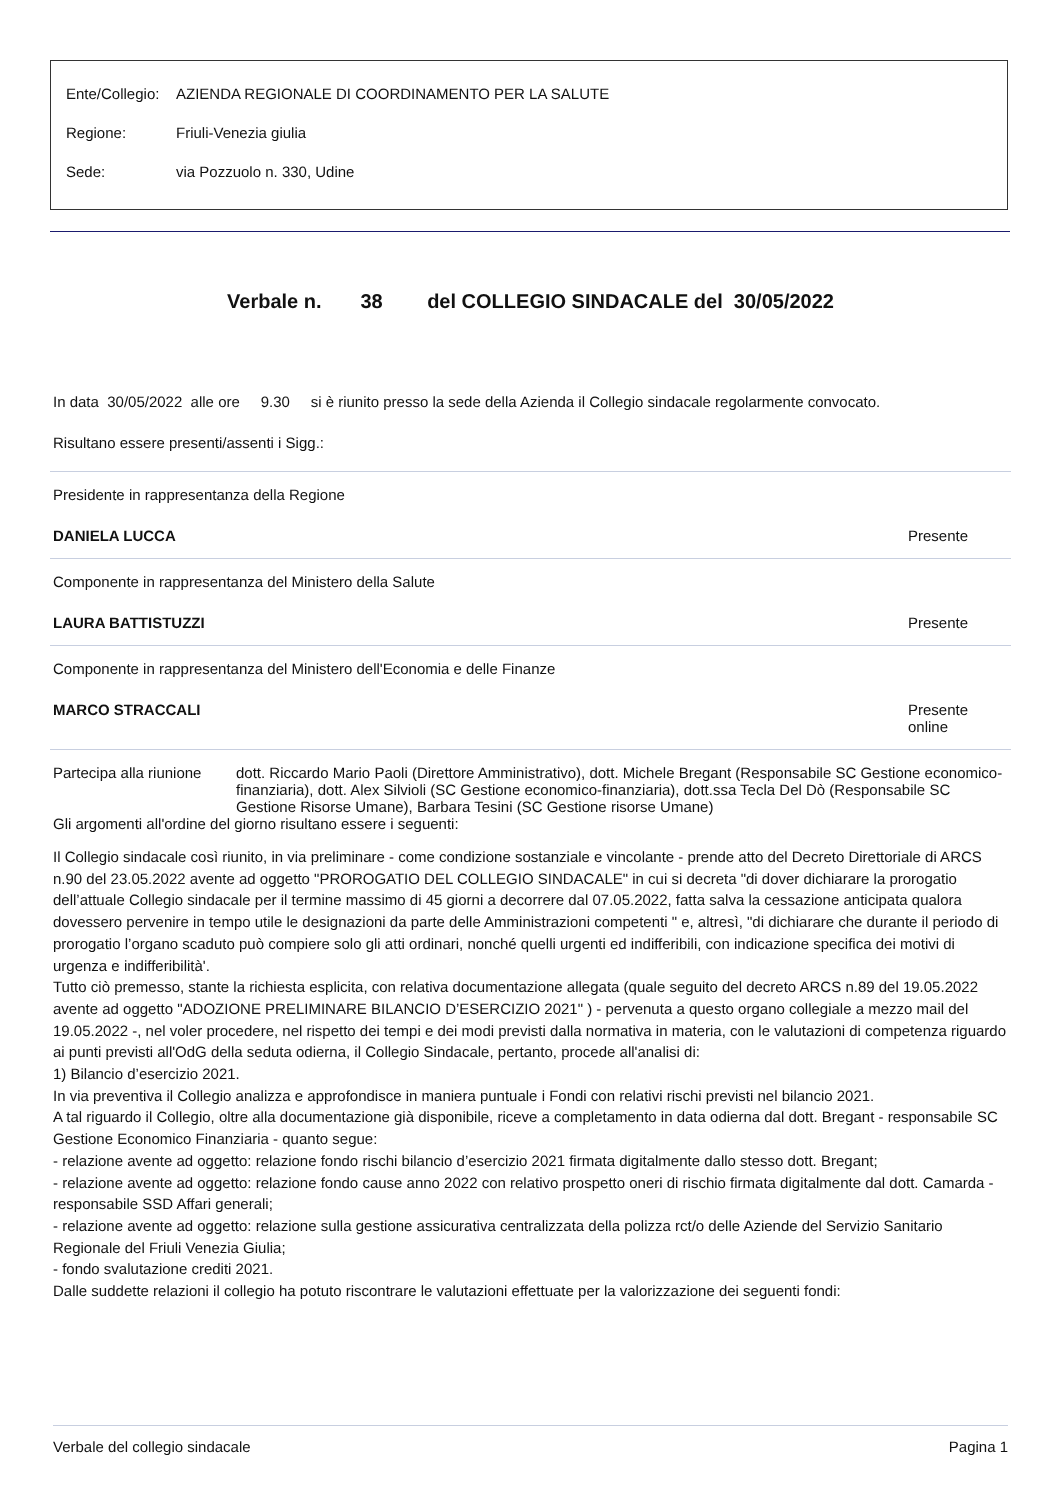Ente/Collegio: AZIENDA REGIONALE DI COORDINAMENTO PER LA SALUTE
Regione: Friuli-Venezia giulia
Sede: via Pozzuolo n. 330, Udine
Verbale n. 38 del COLLEGIO SINDACALE del 30/05/2022
In data 30/05/2022 alle ore 9.30 si è riunito presso la sede della Azienda il Collegio sindacale regolarmente convocato.
Risultano essere presenti/assenti i Sigg.:
Presidente in rappresentanza della Regione
DANIELA LUCCA Presente
Componente in rappresentanza del Ministero della Salute
LAURA BATTISTUZZI Presente
Componente in rappresentanza del Ministero dell'Economia e delle Finanze
MARCO STRACCALI Presente online
Partecipa alla riunione dott. Riccardo Mario Paoli (Direttore Amministrativo), dott. Michele Bregant (Responsabile SC Gestione economico-finanziaria), dott. Alex Silvioli (SC Gestione economico-finanziaria), dott.ssa Tecla Del Dò (Responsabile SC Gestione Risorse Umane), Barbara Tesini (SC Gestione risorse Umane)
Gli argomenti all'ordine del giorno risultano essere i seguenti:
Il Collegio sindacale così riunito, in via preliminare - come condizione sostanziale e vincolante - prende atto del Decreto Direttoriale di ARCS n.90 del 23.05.2022 avente ad oggetto "PROROGATIO DEL COLLEGIO SINDACALE" in cui si decreta "di dover dichiarare la prorogatio dell’attuale Collegio sindacale per il termine massimo di 45 giorni a decorrere dal 07.05.2022, fatta salva la cessazione anticipata qualora dovessero pervenire in tempo utile le designazioni da parte delle Amministrazioni competenti " e, altresì, "di dichiarare che durante il periodo di prorogatio l’organo scaduto può compiere solo gli atti ordinari, nonché quelli urgenti ed indifferibili, con indicazione specifica dei motivi di urgenza e indifferibilità'.
Tutto ciò premesso, stante la richiesta esplicita, con relativa documentazione allegata (quale seguito del decreto ARCS n.89 del 19.05.2022 avente ad oggetto "ADOZIONE PRELIMINARE BILANCIO D’ESERCIZIO 2021" ) - pervenuta a questo organo collegiale a mezzo mail del 19.05.2022 -, nel voler procedere, nel rispetto dei tempi e dei modi previsti dalla normativa in materia, con le valutazioni di competenza riguardo ai punti previsti all'OdG della seduta odierna, il Collegio Sindacale, pertanto, procede all'analisi di:
1) Bilancio d’esercizio 2021.
In via preventiva il Collegio analizza e approfondisce in maniera puntuale i Fondi con relativi rischi previsti nel bilancio 2021.
A tal riguardo il Collegio, oltre alla documentazione già disponibile, riceve a completamento in data odierna dal dott. Bregant - responsabile SC Gestione Economico Finanziaria - quanto segue:
- relazione avente ad oggetto: relazione fondo rischi bilancio d’esercizio 2021 firmata digitalmente dallo stesso dott. Bregant;
- relazione avente ad oggetto: relazione fondo cause anno 2022 con relativo prospetto oneri di rischio firmata digitalmente dal dott. Camarda - responsabile SSD Affari generali;
- relazione avente ad oggetto: relazione sulla gestione assicurativa centralizzata della polizza rct/o delle Aziende del Servizio Sanitario Regionale del Friuli Venezia Giulia;
- fondo svalutazione crediti 2021.
Dalle suddette relazioni il collegio ha potuto riscontrare le valutazioni effettuate per la valorizzazione dei seguenti fondi:
Verbale del collegio sindacale Pagina 1